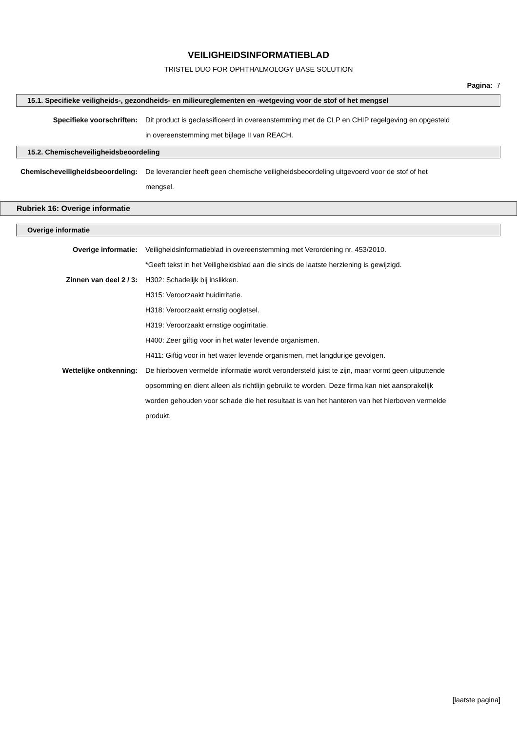VEILIGHEIDSINFORMATIEBLAD
TRISTEL DUO FOR OPHTHALMOLOGY BASE SOLUTION
Pagina: 7
15.1. Specifieke veiligheids-, gezondheids- en milieureglementen en -wetgeving voor de stof of het mengsel
Specifieke voorschriften: Dit product is geclassificeerd in overeenstemming met de CLP en CHIP regelgeving en opgesteld in overeenstemming met bijlage II van REACH.
15.2. Chemischeveiligheidsbeoordeling
Chemischeveiligheidsbeoordeling: De leverancier heeft geen chemische veiligheidsbeoordeling uitgevoerd voor de stof of het mengsel.
Rubriek 16: Overige informatie
Overige informatie
Overige informatie: Veiligheidsinformatieblad in overeenstemming met Verordening nr. 453/2010.
*Geeft tekst in het Veiligheidsblad aan die sinds de laatste herziening is gewijzigd.
Zinnen van deel 2 / 3: H302: Schadelijk bij inslikken.
H315: Veroorzaakt huidirritatie.
H318: Veroorzaakt ernstig oogletsel.
H319: Veroorzaakt ernstige oogirritatie.
H400: Zeer giftig voor in het water levende organismen.
H411: Giftig voor in het water levende organismen, met langdurige gevolgen.
Wettelijke ontkenning: De hierboven vermelde informatie wordt verondersteld juist te zijn, maar vormt geen uitputtende opsomming en dient alleen als richtlijn gebruikt te worden. Deze firma kan niet aansprakelijk worden gehouden voor schade die het resultaat is van het hanteren van het hierboven vermelde produkt.
[laatste pagina]